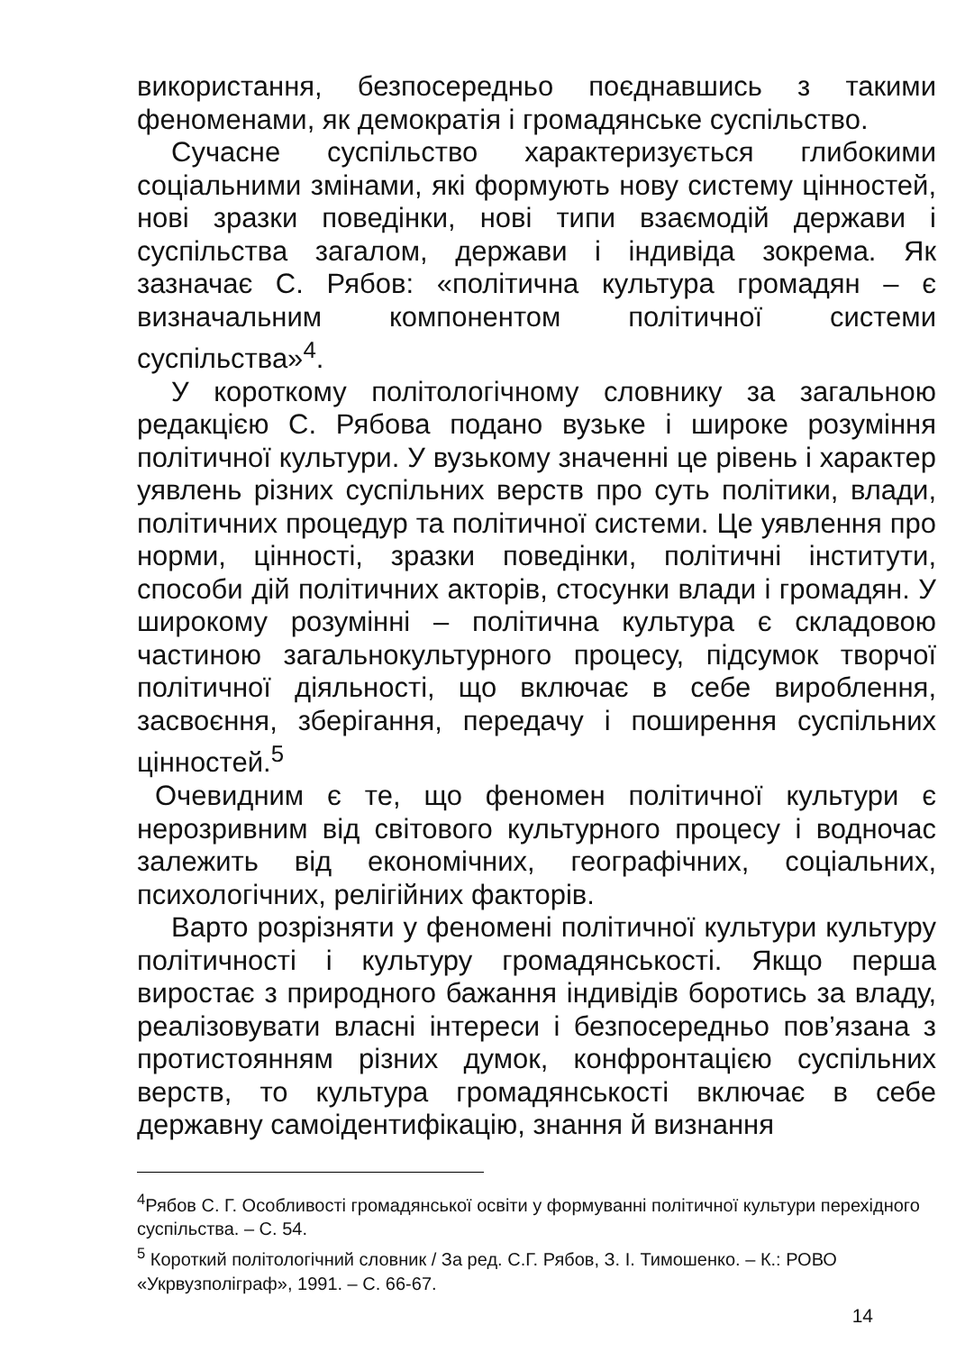використання, безпосередньо поєднавшись з такими феноменами, як демократія і громадянське суспільство.
Сучасне суспільство характеризується глибокими соціальними змінами, які формують нову систему цінностей, нові зразки поведінки, нові типи взаємодій держави і суспільства загалом, держави і індивіда зокрема. Як зазначає С. Рябов: «політична культура громадян – є визначальним компонентом політичної системи суспільства»<sup>4</sup>.
У короткому політологічному словнику за загальною редакцією С. Рябова подано вузьке і широке розуміння політичної культури. У вузькому значенні це рівень і характер уявлень різних суспільних верств про суть політики, влади, політичних процедур та політичної системи. Це уявлення про норми, цінності, зразки поведінки, політичні інститути, способи дій політичних акторів, стосунки влади і громадян. У широкому розумінні – політична культура є складовою частиною загальнокультурного процесу, підсумок творчої політичної діяльності, що включає в себе вироблення, засвоєння, зберігання, передачу і поширення суспільних цінностей.<sup>5</sup>
Очевидним є те, що феномен політичної культури є нерозривним від світового культурного процесу і водночас залежить від економічних, географічних, соціальних, психологічних, релігійних факторів.
Варто розрізняти у феномені політичної культури культуру політичності і культуру громадянськості. Якщо перша виростає з природного бажання індивідів боротись за владу, реалізовувати власні інтереси і безпосередньо пов’язана з протистоянням різних думок, конфронтацією суспільних верств, то культура громадянськості включає в себе державну самоідентифікацію, знання й визнання
<sup>4</sup> Рябов С. Г. Особливості громадянської освіти у формуванні політичної культури перехідного суспільства. – С. 54.
<sup>5</sup> Короткий політологічний словник / За ред. С.Г. Рябов, З. І. Тимошенко. – К.: РОВО «Укрвузполіграф», 1991. – С. 66-67.
14